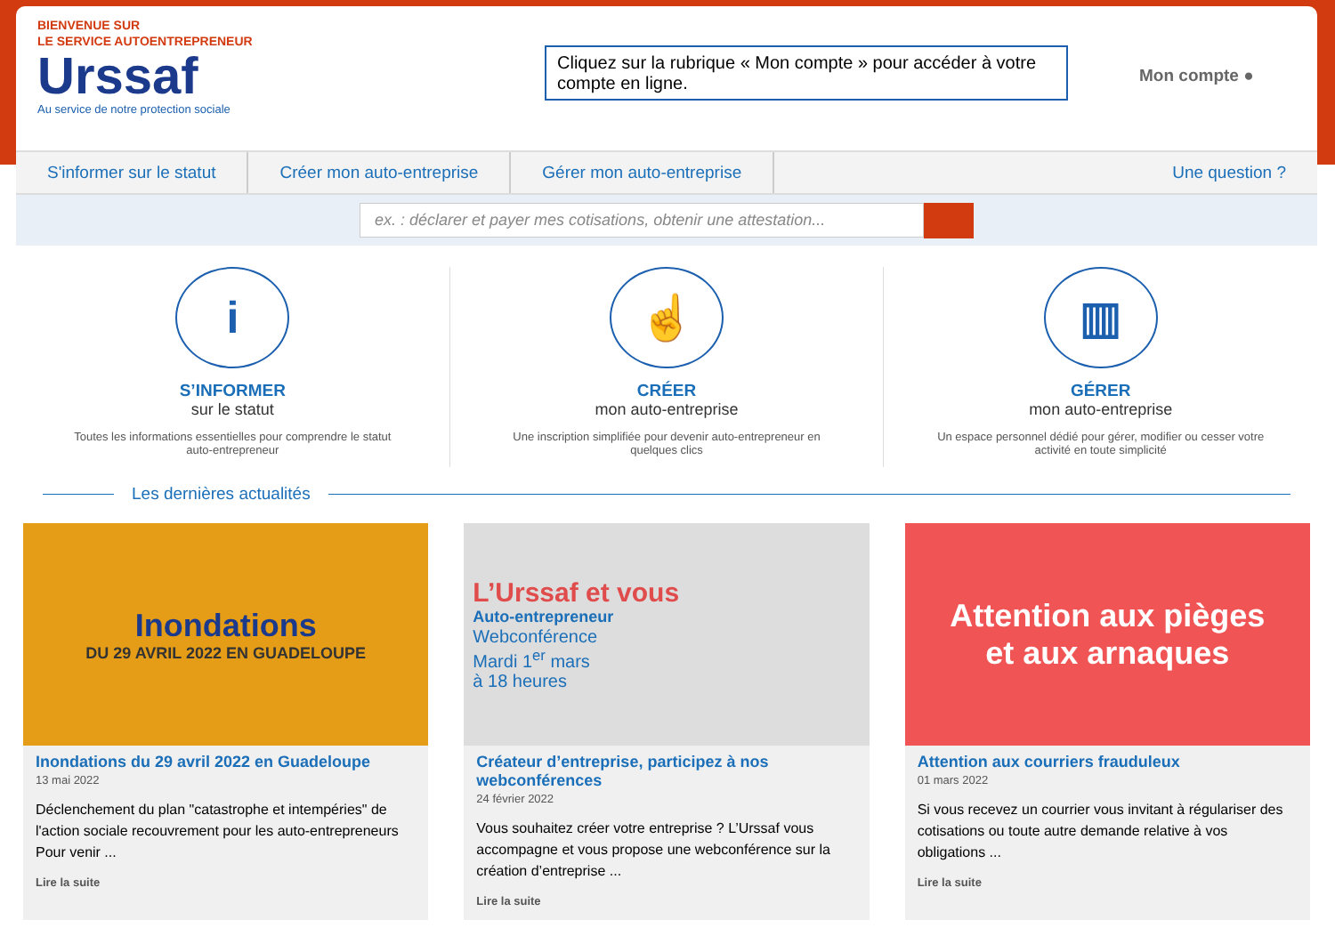BIENVENUE SUR
LE SERVICE AUTOENTREPRENEUR
Urssaf
Au service de notre protection sociale
Cliquez sur la rubrique « Mon compte » pour accéder à votre compte en ligne.
Mon compte ●
S'informer sur le statut Créer mon auto-entreprise Gérer mon auto-entreprise Une question ?
ex. : déclarer et payer mes cotisations, obtenir une attestation...
i
S’INFORMER
sur le statut
Toutes les informations essentielles pour comprendre le statut auto-entrepreneur
☝
CRÉER
mon auto-entreprise
Une inscription simplifiée pour devenir auto-entrepreneur en quelques clics
▥
GÉRER
mon auto-entreprise
Un espace personnel dédié pour gérer, modifier ou cesser votre activité en toute simplicité
Les dernières actualités
Inondations
DU 29 AVRIL 2022 EN GUADELOUPE
Inondations du 29 avril 2022 en Guadeloupe
13 mai 2022
Déclenchement du plan "catastrophe et intempéries" de l'action sociale recouvrement pour les auto-entrepreneurs Pour venir ...
Lire la suite
L’Urssaf et vous
Auto-entrepreneur
Webconférence
Mardi 1<sup>er</sup> mars
à 18 heures
Créateur d’entreprise, participez à nos webconférences
24 février 2022
Vous souhaitez créer votre entreprise ? L’Urssaf vous accompagne et vous propose une webconférence sur la création d’entreprise ...
Lire la suite
Attention aux pièges
et aux arnaques
Attention aux courriers frauduleux
01 mars 2022
Si vous recevez un courrier vous invitant à régulariser des cotisations ou toute autre demande relative à vos obligations ...
Lire la suite